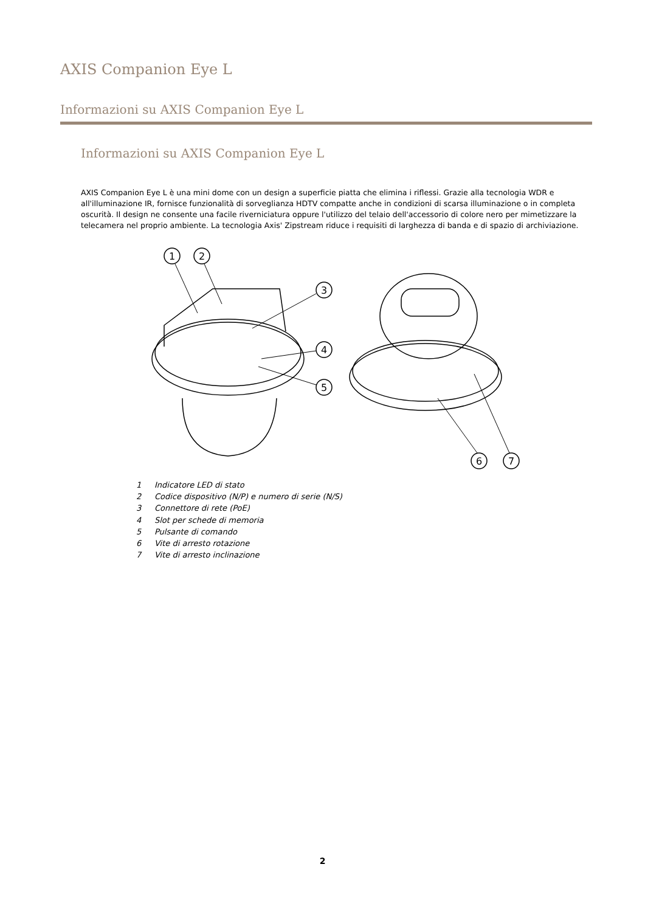AXIS Companion Eye L
Informazioni su AXIS Companion Eye L
Informazioni su AXIS Companion Eye L
AXIS Companion Eye L è una mini dome con un design a superficie piatta che elimina i riflessi. Grazie alla tecnologia WDR e all'illuminazione IR, fornisce funzionalità di sorveglianza HDTV compatte anche in condizioni di scarsa illuminazione o in completa oscurità. Il design ne consente una facile riverniciatura oppure l'utilizzo del telaio dell'accessorio di colore nero per mimetizzare la telecamera nel proprio ambiente. La tecnologia Axis' Zipstream riduce i requisiti di larghezza di banda e di spazio di archiviazione.
1
2
3
4
5
6
7
1 Indicatore LED di stato
2 Codice dispositivo (N/P) e numero di serie (N/S)
3 Connettore di rete (PoE)
4 Slot per schede di memoria
5 Pulsante di comando
6 Vite di arresto rotazione
7 Vite di arresto inclinazione
2